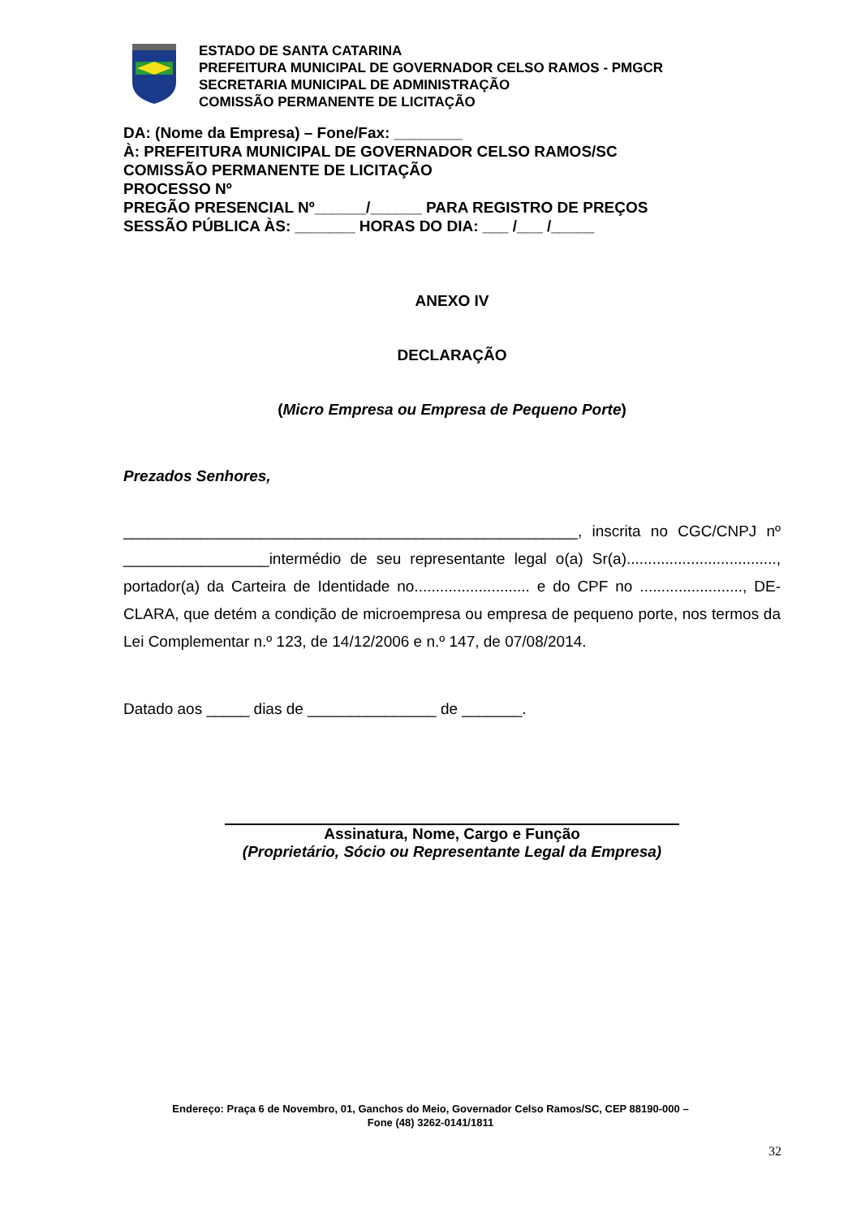ESTADO DE SANTA CATARINA
PREFEITURA MUNICIPAL DE GOVERNADOR CELSO RAMOS - PMGCR
SECRETARIA MUNICIPAL DE ADMINISTRAÇÃO
COMISSÃO PERMANENTE DE LICITAÇÃO
DA: (Nome da Empresa) – Fone/Fax: ________
À: PREFEITURA MUNICIPAL DE GOVERNADOR CELSO RAMOS/SC
COMISSÃO PERMANENTE DE LICITAÇÃO
PROCESSO Nº
PREGÃO PRESENCIAL Nº______/______ PARA REGISTRO DE PREÇOS
SESSÃO PÚBLICA ÀS: _______ HORAS DO DIA: ___ /___ /_____
ANEXO IV
DECLARAÇÃO
(Micro Empresa ou Empresa de Pequeno Porte)
Prezados Senhores,
_____________________________________________________, inscrita no CGC/CNPJ nº _________________intermédio de seu representante legal o(a) Sr(a)..................................., portador(a) da Carteira de Identidade no........................... e do CPF no ........................, DE-CLARA, que detém a condição de microempresa ou empresa de pequeno porte, nos termos da Lei Complementar n.º 123, de 14/12/2006 e n.º 147, de 07/08/2014.
Datado aos _____ dias de _______________ de _______.
Assinatura, Nome, Cargo e Função
(Proprietário, Sócio ou Representante Legal da Empresa)
Endereço: Praça 6 de Novembro, 01, Ganchos do Meio, Governador Celso Ramos/SC, CEP 88190-000 –
Fone (48) 3262-0141/1811
32